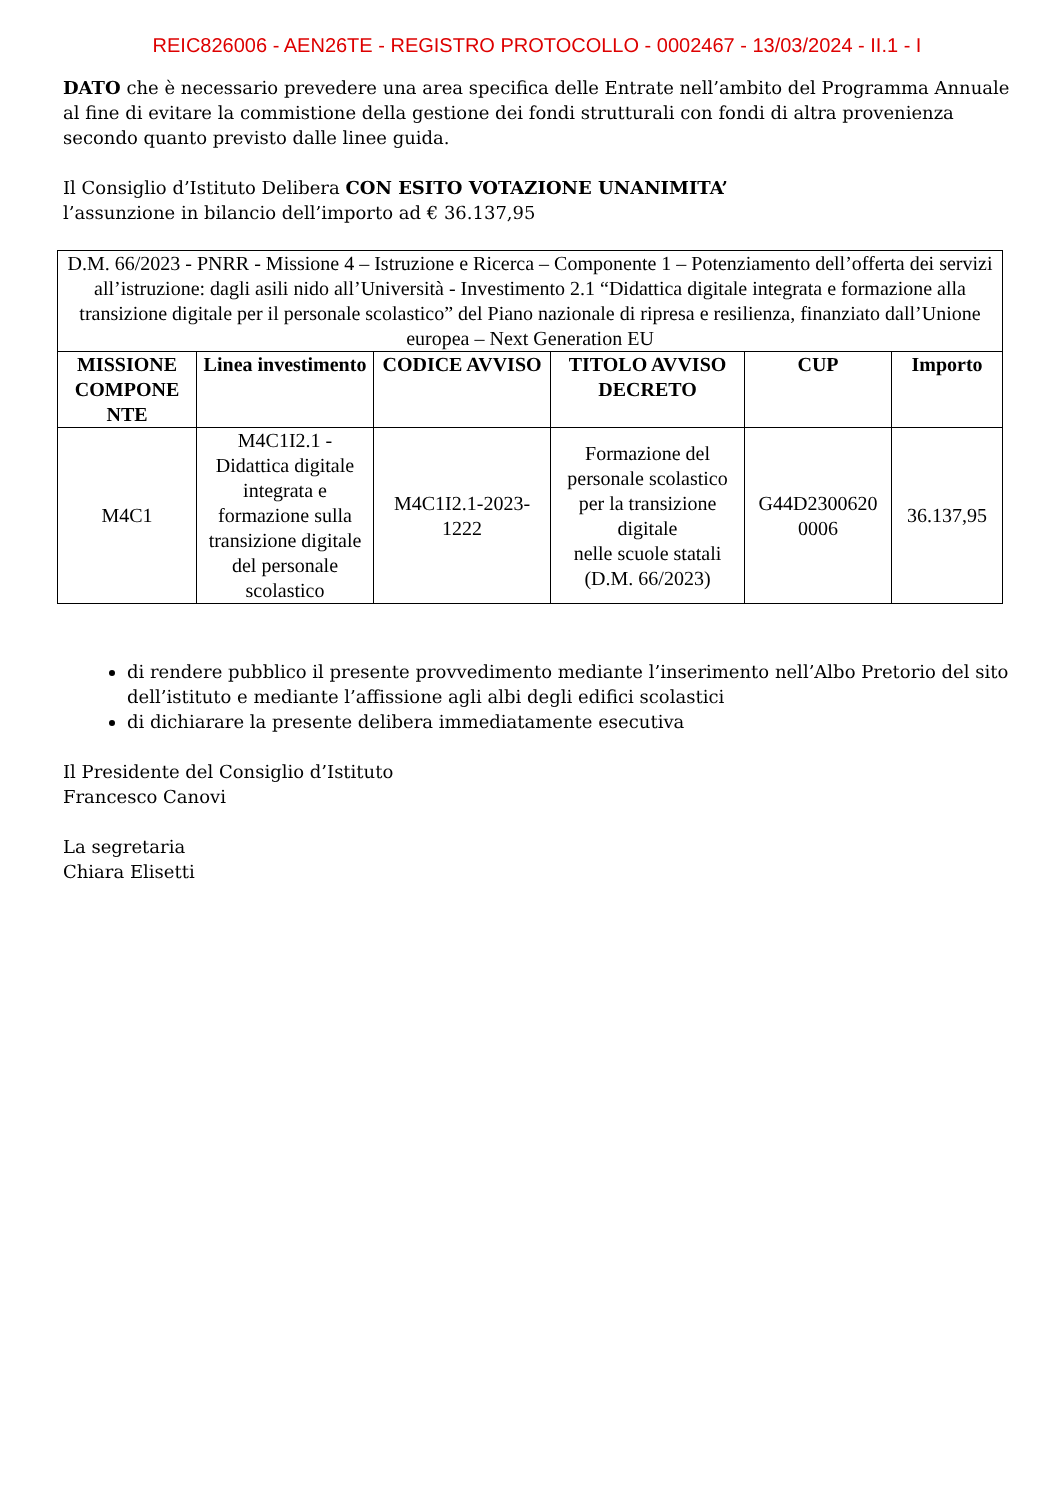REIC826006 - AEN26TE - REGISTRO PROTOCOLLO - 0002467 - 13/03/2024 - II.1 - I
DATO che è necessario prevedere una area specifica delle Entrate nell’ambito del Programma Annuale al fine di evitare la commistione della gestione dei fondi strutturali con fondi di altra provenienza secondo quanto previsto dalle linee guida.
Il Consiglio d’Istituto Delibera CON ESITO VOTAZIONE UNANIMITA’
l’assunzione in bilancio dell’importo ad € 36.137,95
| D.M. 66/2023 - PNRR - Missione 4 – Istruzione e Ricerca – Componente 1 – Potenziamento dell’offerta dei servizi all’istruzione: dagli asili nido all’Università - Investimento 2.1 “Didattica digitale integrata e formazione alla transizione digitale per il personale scolastico” del Piano nazionale di ripresa e resilienza, finanziato dall’Unione europea – Next Generation EU | | | | | |
| MISSIONE COMPONE NTE | Linea investimento | CODICE AVVISO | TITOLO AVVISO DECRETO | CUP | Importo |
| M4C1 | M4C1I2.1 - Didattica digitale integrata e formazione sulla transizione digitale del personale scolastico | M4C1I2.1-2023-1222 | Formazione del personale scolastico per la transizione digitale nelle scuole statali (D.M. 66/2023) | G44D2300620 0006 | 36.137,95 |
di rendere pubblico il presente provvedimento mediante l’inserimento nell’Albo Pretorio del sito dell’istituto e mediante l’affissione agli albi degli edifici scolastici
di dichiarare la presente delibera immediatamente esecutiva
Il Presidente del Consiglio d’Istituto
Francesco Canovi
La segretaria
Chiara Elisetti